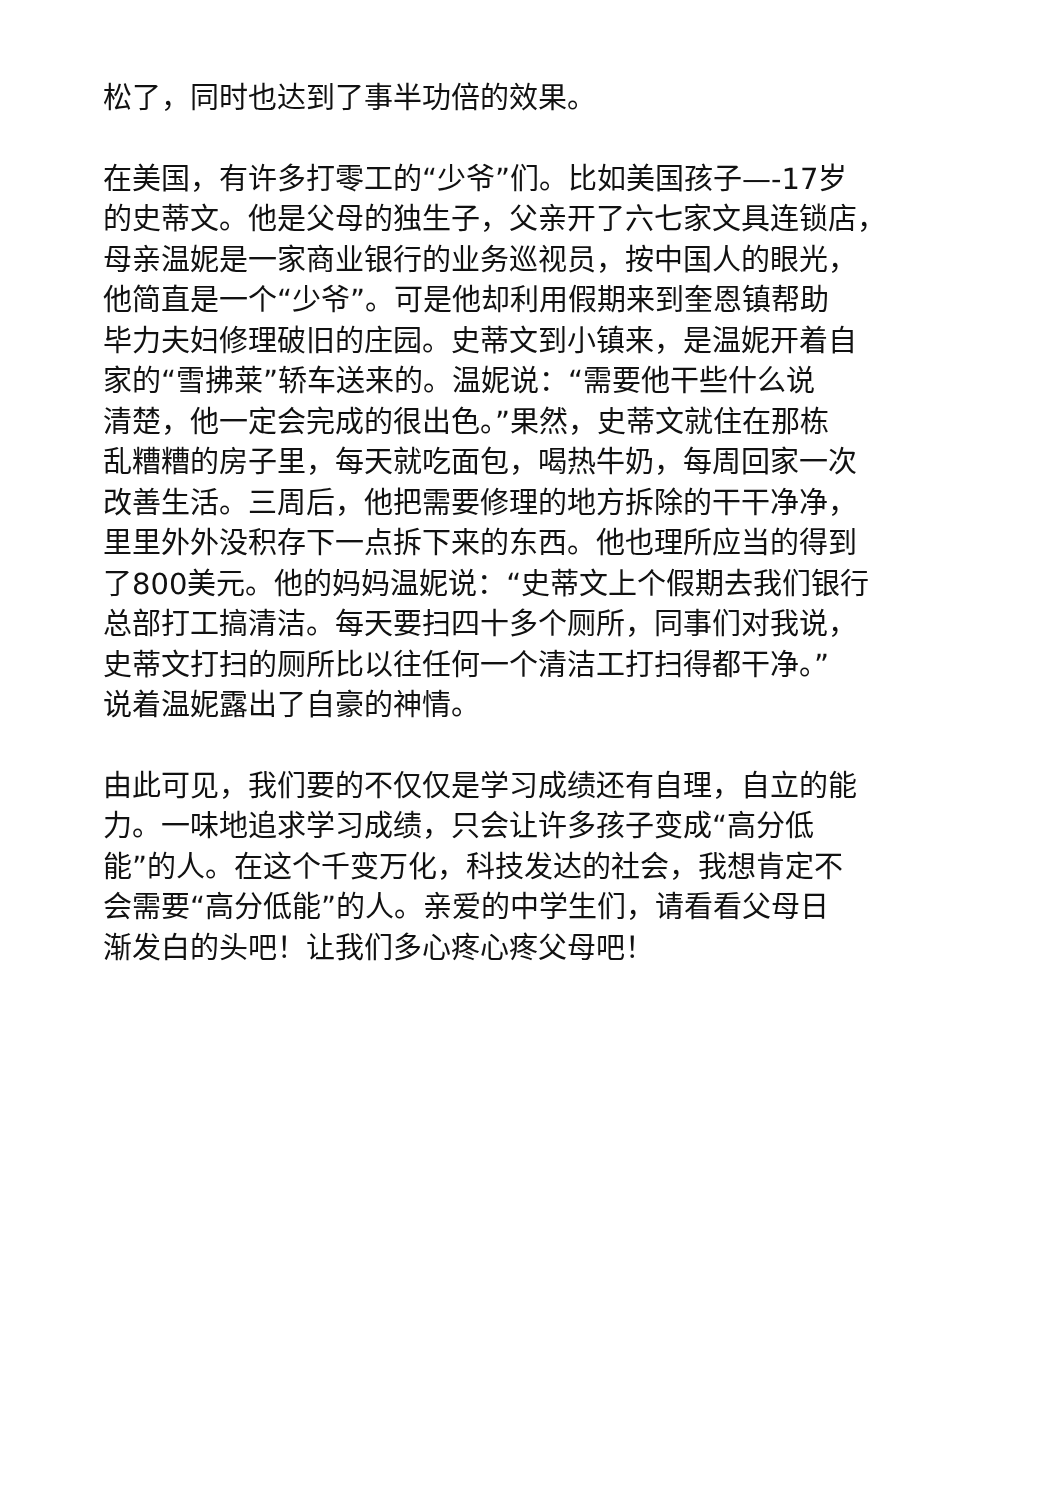松了，同时也达到了事半功倍的效果。
在美国，有许多打零工的“少爷”们。比如美国孩子—-17岁
的史蒂文。他是父母的独生子，父亲开了六七家文具连锁店，
母亲温妮是一家商业银行的业务巡视员，按中国人的眼光，
他简直是一个“少爷”。可是他却利用假期来到奎恩镇帮助
毕力夫妇修理破旧的庄园。史蒂文到小镇来，是温妮开着自
家的“雪拂莱”轿车送来的。温妮说：“需要他干些什么说
清楚，他一定会完成的很出色。”果然，史蒂文就住在那栋
乱糟糟的房子里，每天就吃面包，喝热牛奶，每周回家一次
改善生活。三周后，他把需要修理的地方拆除的干干净净，
里里外外没积存下一点拆下来的东西。他也理所应当的得到
了800美元。他的妈妈温妮说：“史蒂文上个假期去我们银行
总部打工搞清洁。每天要扫四十多个厕所，同事们对我说，
史蒂文打扫的厕所比以往任何一个清洁工打扫得都干净。”
说着温妮露出了自豪的神情。
由此可见，我们要的不仅仅是学习成绩还有自理，自立的能
力。一味地追求学习成绩，只会让许多孩子变成“高分低
能”的人。在这个千变万化，科技发达的社会，我想肯定不
会需要“高分低能”的人。亲爱的中学生们，请看看父母日
渐发白的头吧！让我们多心疼心疼父母吧！